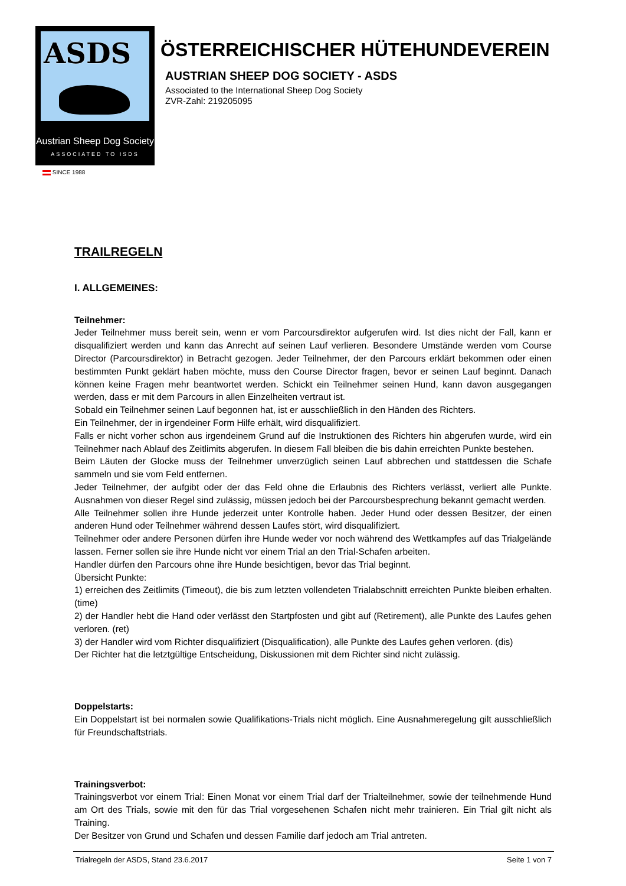ASDS
Austrian Sheep Dog Society
ASSOCIATED TO ISDS
SINCE 1988
ÖSTERREICHISCHER HÜTEHUNDEVEREIN
AUSTRIAN SHEEP DOG SOCIETY - ASDS
Associated to the International Sheep Dog Society
ZVR-Zahl: 219205095
TRAILREGELN
I. ALLGEMEINES:
Teilnehmer:
Jeder Teilnehmer muss bereit sein, wenn er vom Parcoursdirektor aufgerufen wird. Ist dies nicht der Fall, kann er disqualifiziert werden und kann das Anrecht auf seinen Lauf verlieren. Besondere Umstände werden vom Course Director (Parcoursdirektor) in Betracht gezogen. Jeder Teilnehmer, der den Parcours erklärt bekommen oder einen bestimmten Punkt geklärt haben möchte, muss den Course Director fragen, bevor er seinen Lauf beginnt. Danach können keine Fragen mehr beantwortet werden. Schickt ein Teilnehmer seinen Hund, kann davon ausgegangen werden, dass er mit dem Parcours in allen Einzelheiten vertraut ist.
Sobald ein Teilnehmer seinen Lauf begonnen hat, ist er ausschließlich in den Händen des Richters.
Ein Teilnehmer, der in irgendeiner Form Hilfe erhält, wird disqualifiziert.
Falls er nicht vorher schon aus irgendeinem Grund auf die Instruktionen des Richters hin abgerufen wurde, wird ein Teilnehmer nach Ablauf des Zeitlimits abgerufen. In diesem Fall bleiben die bis dahin erreichten Punkte bestehen.
Beim Läuten der Glocke muss der Teilnehmer unverzüglich seinen Lauf abbrechen und stattdessen die Schafe sammeln und sie vom Feld entfernen.
Jeder Teilnehmer, der aufgibt oder der das Feld ohne die Erlaubnis des Richters verlässt, verliert alle Punkte. Ausnahmen von dieser Regel sind zulässig, müssen jedoch bei der Parcoursbesprechung bekannt gemacht werden.
Alle Teilnehmer sollen ihre Hunde jederzeit unter Kontrolle haben. Jeder Hund oder dessen Besitzer, der einen anderen Hund oder Teilnehmer während dessen Laufes stört, wird disqualifiziert.
Teilnehmer oder andere Personen dürfen ihre Hunde weder vor noch während des Wettkampfes auf das Trialgelände lassen. Ferner sollen sie ihre Hunde nicht vor einem Trial an den Trial-Schafen arbeiten.
Handler dürfen den Parcours ohne ihre Hunde besichtigen, bevor das Trial beginnt.
Übersicht Punkte:
1) erreichen des Zeitlimits (Timeout), die bis zum letzten vollendeten Trialabschnitt erreichten Punkte bleiben erhalten. (time)
2) der Handler hebt die Hand oder verlässt den Startpfosten und gibt auf (Retirement), alle Punkte des Laufes gehen verloren. (ret)
3) der Handler wird vom Richter disqualifiziert (Disqualification), alle Punkte des Laufes gehen verloren. (dis)
Der Richter hat die letztgültige Entscheidung, Diskussionen mit dem Richter sind nicht zulässig.
Doppelstarts:
Ein Doppelstart ist bei normalen sowie Qualifikations-Trials nicht möglich. Eine Ausnahmeregelung gilt ausschließlich für Freundschaftstrials.
Trainingsverbot:
Trainingsverbot vor einem Trial: Einen Monat vor einem Trial darf der Trialteilnehmer, sowie der teilnehmende Hund am Ort des Trials, sowie mit den für das Trial vorgesehenen Schafen nicht mehr trainieren. Ein Trial gilt nicht als Training.
Der Besitzer von Grund und Schafen und dessen Familie darf jedoch am Trial antreten.
Trialregeln der ASDS, Stand 23.6.2017 Seite 1 von 7